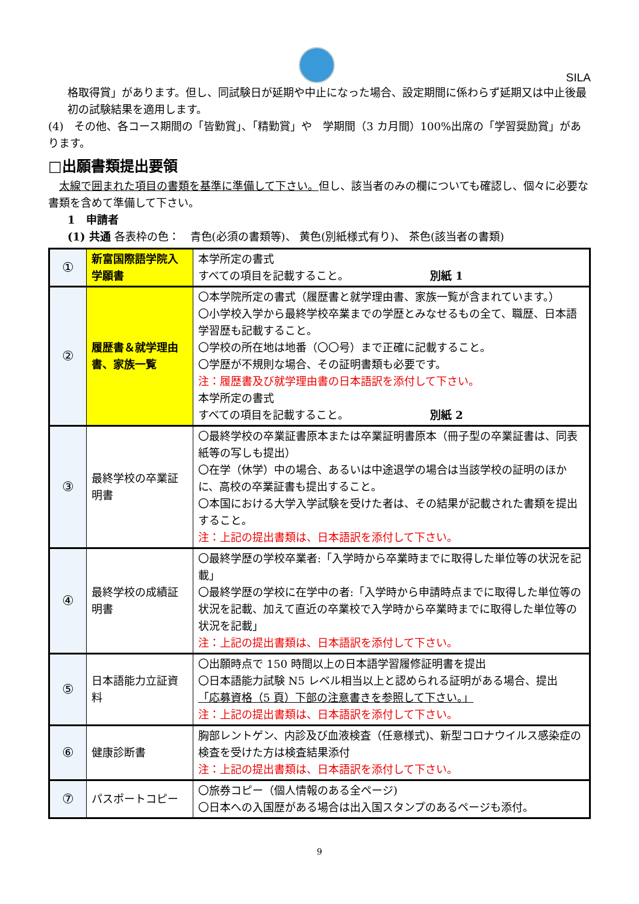SILA
格取得賞」があります。但し、同試験日が延期や中止になった場合、設定期間に係わらず延期又は中止後最初の試験結果を適用します。
(4)　その他、各コース期間の「皆勤賞」、「精勤賞」や　学期間（3 カ月間）100%出席の「学習奨励賞」があります。
□出願書類提出要領
　太線で囲まれた項目の書類を基準に準備して下さい。但し、該当者のみの欄についても確認し、個々に必要な書類を含めて準備して下さい。
1　申請者
(1) 共通 各表枠の色：　青色(必須の書類等)、 黄色(別紙様式有り)、 茶色(該当者の書類)
| ① | 新富国際語学院入学願書 | 本学所定の書式 すべての項目を記載すること。 別紙 1 |
| ② | 履歴書＆就学理由書、家族一覧 | 〇本学院所定の書式（履歴書と就学理由書、家族一覧が含まれています。） 〇小学校入学から最終学校卒業までの学歴とみなせるもの全て、職歴、日本語学習歴も記載すること。 〇学校の所在地は地番（〇〇号）まで正確に記載すること。 〇学歴が不規則な場合、その証明書類も必要です。 注：履歴書及び就学理由書の日本語訳を添付して下さい。 本学所定の書式 すべての項目を記載すること。 別紙 2 |
| ③ | 最終学校の卒業証明書 | 〇最終学校の卒業証書原本または卒業証明書原本（冊子型の卒業証書は、同表紙等の写しも提出） 〇在学（休学）中の場合、あるいは中途退学の場合は当該学校の証明のほかに、高校の卒業証書も提出すること。 〇本国における大学入学試験を受けた者は、その結果が記載された書類を提出すること。 注：上記の提出書類は、日本語訳を添付して下さい。 |
| ④ | 最終学校の成績証明書 | 〇最終学歴の学校卒業者:「入学時から卒業時までに取得した単位等の状況を記載」 〇最終学歴の学校に在学中の者:「入学時から申請時点までに取得した単位等の状況を記載、加えて直近の卒業校で入学時から卒業時までに取得した単位等の状況を記載」 注：上記の提出書類は、日本語訳を添付して下さい。 |
| ⑤ | 日本語能力立証資料 | 〇出願時点で 150 時間以上の日本語学習履修証明書を提出 〇日本語能力試験 N5 レベル相当以上と認められる証明がある場合、提出 「応募資格（5 頁）下部の注意書きを参照して下さい。」 注：上記の提出書類は、日本語訳を添付して下さい。 |
| ⑥ | 健康診断書 | 胸部レントゲン、内診及び血液検査（任意様式)、新型コロナウイルス感染症の検査を受けた方は検査結果添付 注：上記の提出書類は、日本語訳を添付して下さい。 |
| ⑦ | パスポートコピー | 〇旅券コピー（個人情報のある全ページ) 〇日本への入国歴がある場合は出入国スタンプのあるページも添付。 |
9